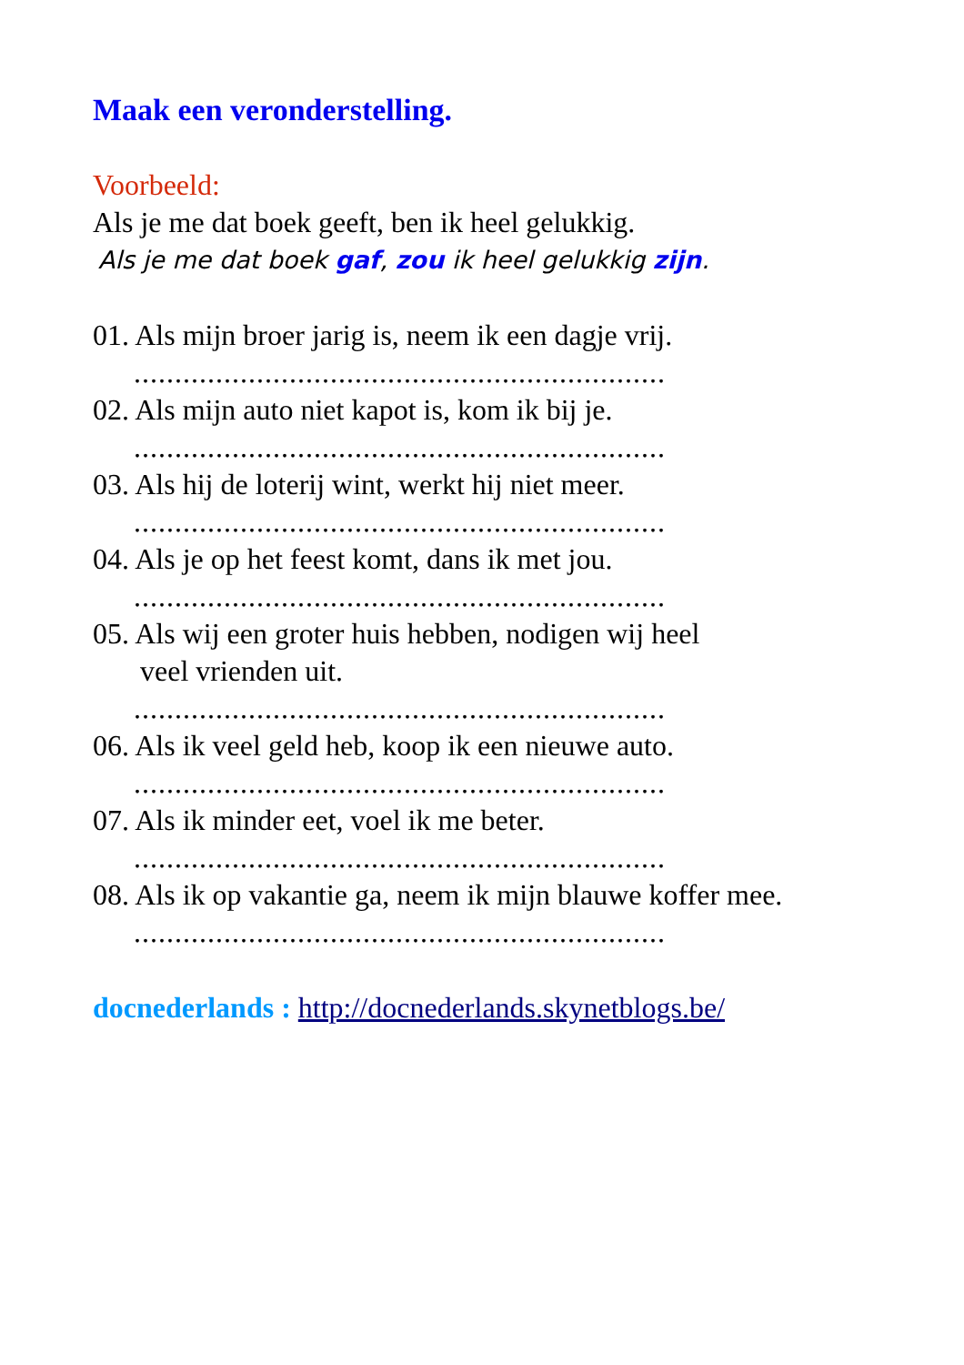Maak een veronderstelling.
Voorbeeld:
Als je me dat boek geeft, ben ik heel gelukkig.
Als je me dat boek gaf, zou ik heel gelukkig zijn.
01. Als mijn broer jarig is, neem ik een dagje vrij.
.................................................................
02. Als mijn auto niet kapot is, kom ik bij je.
.................................................................
03. Als hij de loterij wint, werkt hij niet meer.
.................................................................
04. Als je op het feest komt, dans ik met jou.
.................................................................
05. Als wij een groter huis hebben, nodigen wij heel
veel vrienden uit.
.................................................................
06. Als ik veel geld heb, koop ik een nieuwe auto.
.................................................................
07. Als ik minder eet, voel ik me beter.
.................................................................
08. Als ik op vakantie ga, neem ik mijn blauwe koffer mee.
.................................................................
docnederlands : http://docnederlands.skynetblogs.be/